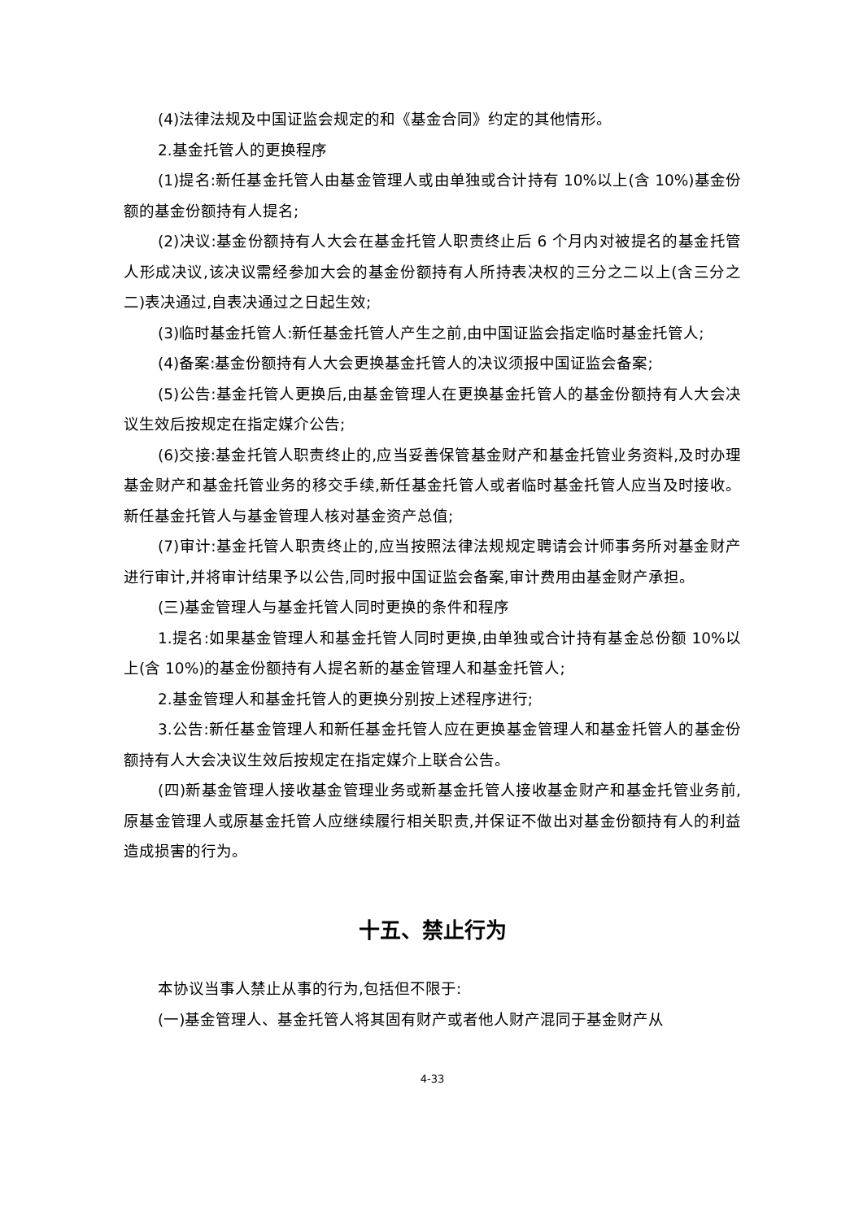(4)法律法规及中国证监会规定的和《基金合同》约定的其他情形。
2.基金托管人的更换程序
(1)提名:新任基金托管人由基金管理人或由单独或合计持有 10%以上(含 10%)基金份额的基金份额持有人提名;
(2)决议:基金份额持有人大会在基金托管人职责终止后 6 个月内对被提名的基金托管人形成决议,该决议需经参加大会的基金份额持有人所持表决权的三分之二以上(含三分之二)表决通过,自表决通过之日起生效;
(3)临时基金托管人:新任基金托管人产生之前,由中国证监会指定临时基金托管人;
(4)备案:基金份额持有人大会更换基金托管人的决议须报中国证监会备案;
(5)公告:基金托管人更换后,由基金管理人在更换基金托管人的基金份额持有人大会决议生效后按规定在指定媒介公告;
(6)交接:基金托管人职责终止的,应当妥善保管基金财产和基金托管业务资料,及时办理基金财产和基金托管业务的移交手续,新任基金托管人或者临时基金托管人应当及时接收。新任基金托管人与基金管理人核对基金资产总值;
(7)审计:基金托管人职责终止的,应当按照法律法规规定聘请会计师事务所对基金财产进行审计,并将审计结果予以公告,同时报中国证监会备案,审计费用由基金财产承担。
(三)基金管理人与基金托管人同时更换的条件和程序
1.提名:如果基金管理人和基金托管人同时更换,由单独或合计持有基金总份额 10%以上(含 10%)的基金份额持有人提名新的基金管理人和基金托管人;
2.基金管理人和基金托管人的更换分别按上述程序进行;
3.公告:新任基金管理人和新任基金托管人应在更换基金管理人和基金托管人的基金份额持有人大会决议生效后按规定在指定媒介上联合公告。
(四)新基金管理人接收基金管理业务或新基金托管人接收基金财产和基金托管业务前,原基金管理人或原基金托管人应继续履行相关职责,并保证不做出对基金份额持有人的利益造成损害的行为。
十五、禁止行为
本协议当事人禁止从事的行为,包括但不限于:
(一)基金管理人、基金托管人将其固有财产或者他人财产混同于基金财产从
4-33